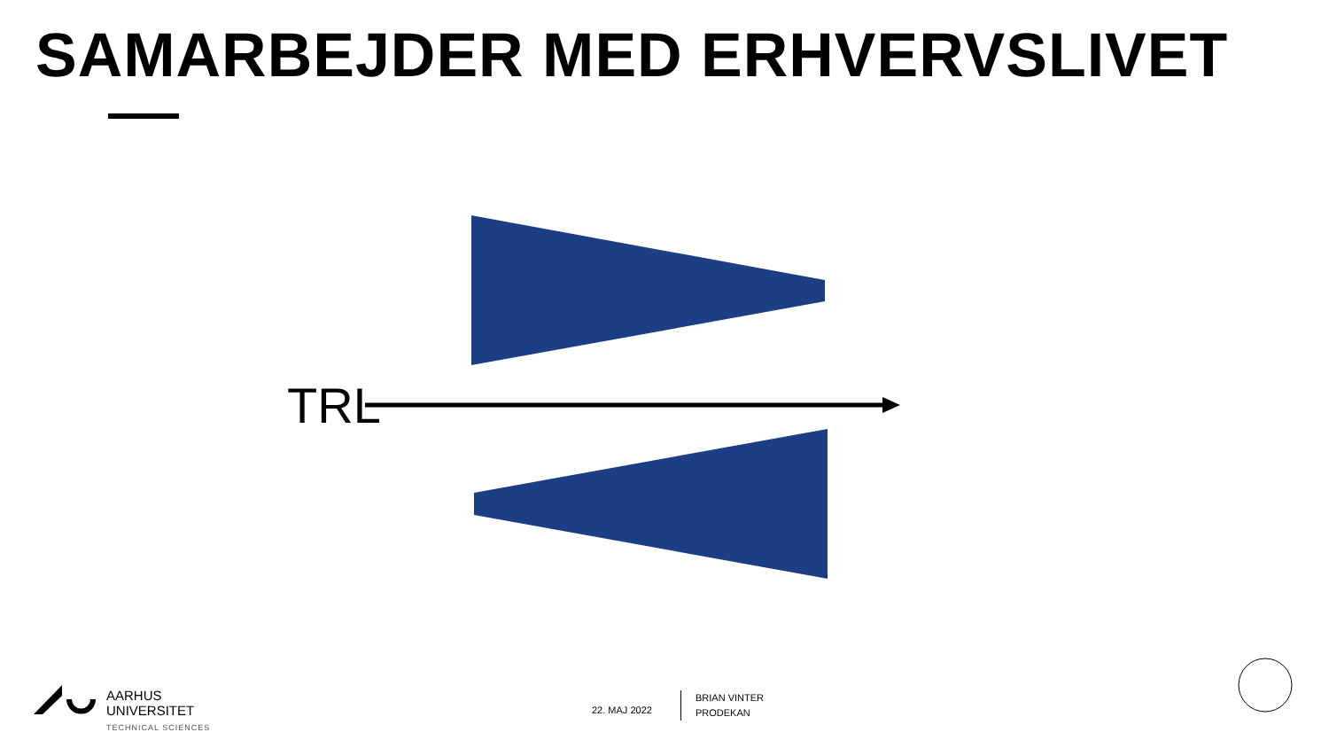SAMARBEJDER MED ERHVERVSLIVET
TRL
AARHUS
UNIVERSITET
TECHNICAL SCIENCES
22. MAJ 2022
BRIAN VINTER
PRODEKAN